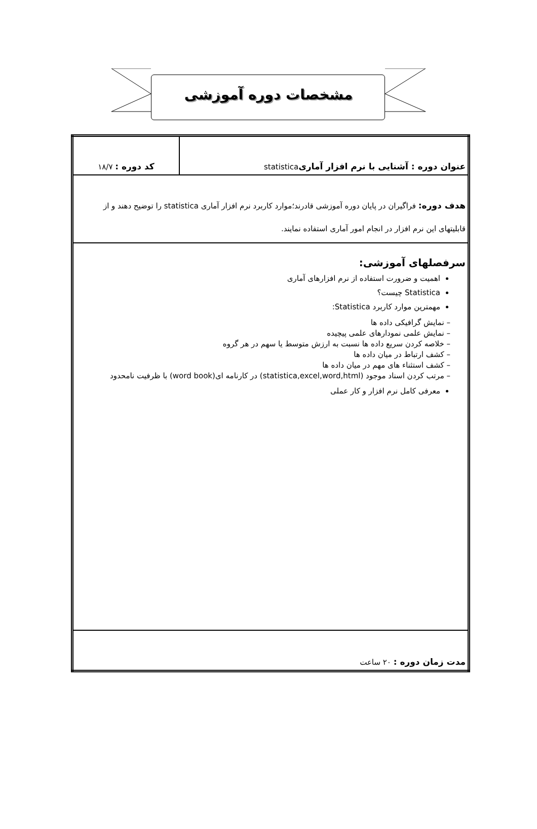مشخصات دوره آموزشی
| عنوان دوره : آشنایی با نرم افزار آماری statistica | کد دوره : ۱۸/۷ |
| هدف دوره: فراگیران در پایان دوره آموزشی قادرند؛موارد کاربرد نرم افزار آماری statistica را توضیح دهند و از قابلیتهای این نرم افزار در انجام امور آماری استفاده نمایند. | |
| سرفصلهای آموزشی: اهمیت و ضرورت استفاده از نرم افزارهای آماری Statistica چیست؟ مهمترین موارد کاربرد Statistica: – نمایش گرافیکی داده ها – نمایش علمی نمودارهای علمی پیچیده – خلاصه کردن سریع داده ها نسبت به ارزش متوسط یا سهم در هر گروه – کشف ارتباط در میان داده ها – کشف استثناء های مهم در میان داده ها – مرتب کردن اسناد موجود (statistica,excel,word,html) در کارنامه ای(word book) با ظرفیت نامحدود معرفی کامل نرم افزار و کار عملی | |
| مدت زمان دوره : ۲۰ ساعت | |